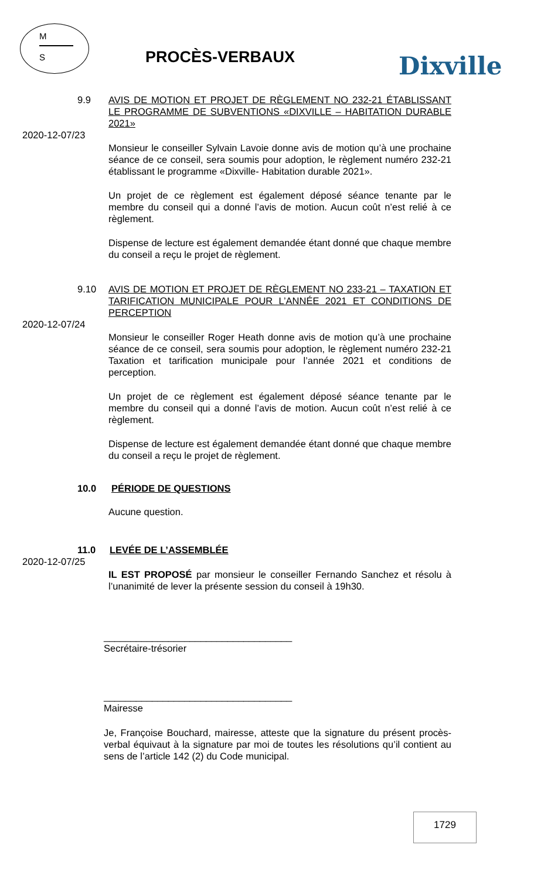M
S
PROCÈS-VERBAUX Dixville
9.9 AVIS DE MOTION ET PROJET DE RÈGLEMENT NO 232-21 ÉTABLISSANT LE PROGRAMME DE SUBVENTIONS «DIXVILLE – HABITATION DURABLE 2021»
2020-12-07/23
Monsieur le conseiller Sylvain Lavoie donne avis de motion qu’à une prochaine séance de ce conseil, sera soumis pour adoption, le règlement numéro 232-21 établissant le programme «Dixville- Habitation durable 2021».
Un projet de ce règlement est également déposé séance tenante par le membre du conseil qui a donné l’avis de motion. Aucun coût n’est relié à ce règlement.
Dispense de lecture est également demandée étant donné que chaque membre du conseil a reçu le projet de règlement.
9.10 AVIS DE MOTION ET PROJET DE RÈGLEMENT NO 233-21 – TAXATION ET TARIFICATION MUNICIPALE POUR L’ANNÉE 2021 ET CONDITIONS DE PERCEPTION
2020-12-07/24
Monsieur le conseiller Roger Heath donne avis de motion qu’à une prochaine séance de ce conseil, sera soumis pour adoption, le règlement numéro 232-21 Taxation et tarification municipale pour l’année 2021 et conditions de perception.
Un projet de ce règlement est également déposé séance tenante par le membre du conseil qui a donné l’avis de motion. Aucun coût n’est relié à ce règlement.
Dispense de lecture est également demandée étant donné que chaque membre du conseil a reçu le projet de règlement.
10.0 PÉRIODE DE QUESTIONS
Aucune question.
11.0 LEVÉE DE L’ASSEMBLÉE
2020-12-07/25
IL EST PROPOSÉ par monsieur le conseiller Fernando Sanchez et résolu à l’unanimité de lever la présente session du conseil à 19h30.
___________________________________
Secrétaire-trésorier
___________________________________
Mairesse
Je, Françoise Bouchard, mairesse, atteste que la signature du présent procès-verbal équivaut à la signature par moi de toutes les résolutions qu’il contient au sens de l’article 142 (2) du Code municipal.
1729